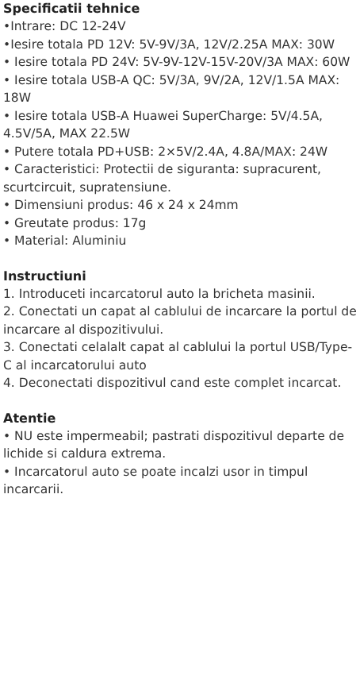Specificatii tehnice
•Intrare: DC 12-24V
•Iesire totala PD 12V: 5V-9V/3A, 12V/2.25A MAX: 30W
• Iesire totala PD 24V: 5V-9V-12V-15V-20V/3A MAX: 60W
• Iesire totala USB-A QC: 5V/3A, 9V/2A, 12V/1.5A MAX: 18W
• Iesire totala USB-A Huawei SuperCharge: 5V/4.5A, 4.5V/5A, MAX 22.5W
• Putere totala PD+USB: 2×5V/2.4A, 4.8A/MAX: 24W
• Caracteristici: Protectii de siguranta: supracurent, scurtcircuit, supratensiune.
• Dimensiuni produs: 46 x 24 x 24mm
• Greutate produs: 17g
• Material: Aluminiu
Instructiuni
1. Introduceti incarcatorul auto la bricheta masinii.
2. Conectati un capat al cablului de incarcare la portul de incarcare al dispozitivului.
3. Conectati celalalt capat al cablului la portul USB/Type-C al incarcatorului auto
4. Deconectati dispozitivul cand este complet incarcat.
Atentie
• NU este impermeabil; pastrati dispozitivul departe de lichide si caldura extrema.
• Incarcatorul auto se poate incalzi usor in timpul incarcarii.